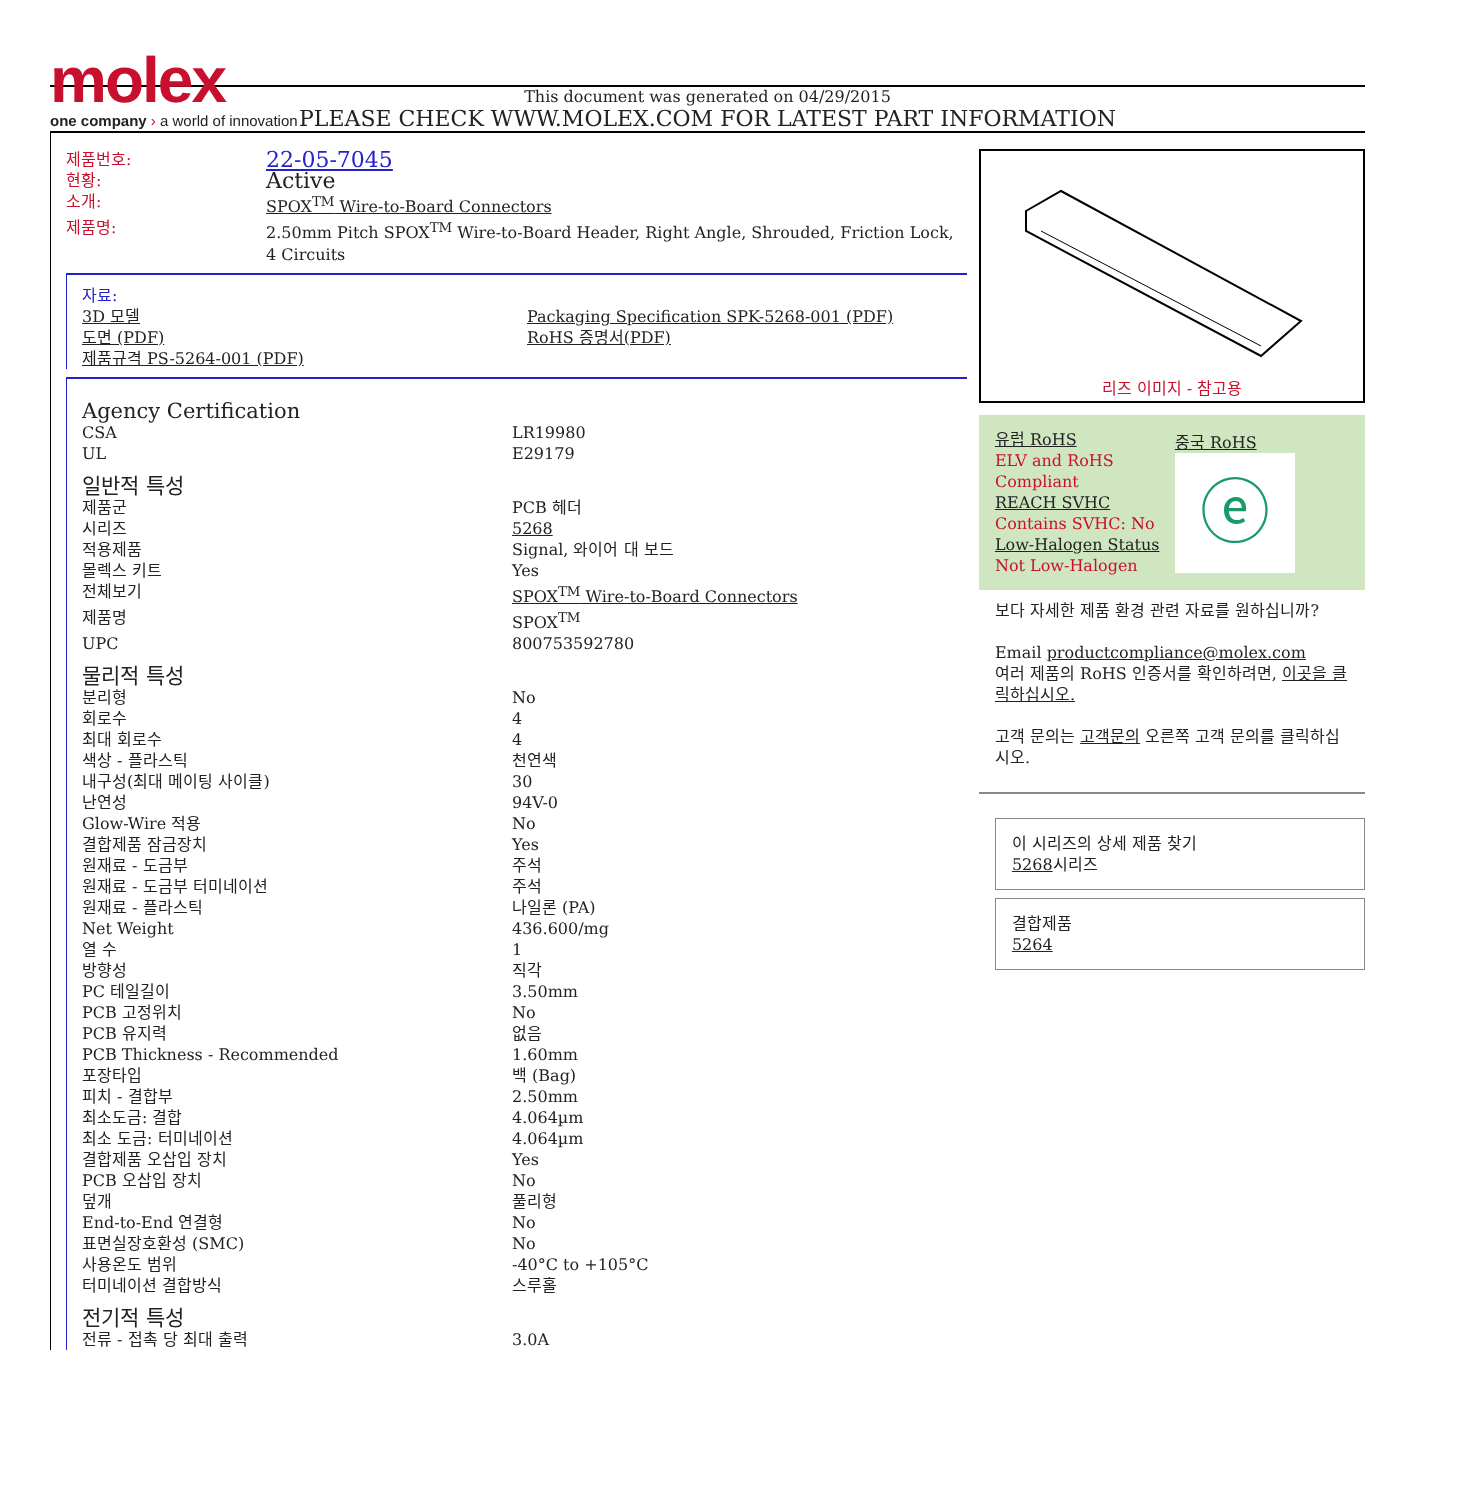molex
one company › a world of innovation
This document was generated on 04/29/2015
PLEASE CHECK WWW.MOLEX.COM FOR LATEST PART INFORMATION
| 제품번호: | 22-05-7045 |
| 현황: | Active |
| 소개: | SPOX<sup>TM</sup> Wire-to-Board Connectors |
| 제품명: | 2.50mm Pitch SPOX<sup>TM</sup> Wire-to-Board Header, Right Angle, Shrouded, Friction Lock, 4 Circuits |
| 자료: 3D 모델 도면 (PDF) 제품규격 PS-5264-001 (PDF) | Packaging Specification SPK-5268-001 (PDF) RoHS 증명서(PDF) |
| Agency Certification | |
| CSA | LR19980 |
| UL | E29179 |
| 일반적 특성 | |
| 제품군 | PCB 헤더 |
| 시리즈 | 5268 |
| 적용제품 | Signal, 와이어 대 보드 |
| 몰렉스 키트 | Yes |
| 전체보기 | SPOX<sup>TM</sup> Wire-to-Board Connectors |
| 제품명 | SPOX<sup>TM</sup> |
| UPC | 800753592780 |
| 물리적 특성 | |
| 분리형 | No |
| 회로수 | 4 |
| 최대 회로수 | 4 |
| 색상 - 플라스틱 | 천연색 |
| 내구성(최대 메이팅 사이클) | 30 |
| 난연성 | 94V-0 |
| Glow-Wire 적용 | No |
| 결합제품 잠금장치 | Yes |
| 원재료 - 도금부 | 주석 |
| 원재료 - 도금부 터미네이션 | 주석 |
| 원재료 - 플라스틱 | 나일론 (PA) |
| Net Weight | 436.600/mg |
| 열 수 | 1 |
| 방향성 | 직각 |
| PC 테일길이 | 3.50mm |
| PCB 고정위치 | No |
| PCB 유지력 | 없음 |
| PCB Thickness - Recommended | 1.60mm |
| 포장타입 | 백 (Bag) |
| 피치 - 결합부 | 2.50mm |
| 최소도금: 결합 | 4.064µm |
| 최소 도금: 터미네이션 | 4.064µm |
| 결합제품 오삽입 장치 | Yes |
| PCB 오삽입 장치 | No |
| 덮개 | 풀리형 |
| End-to-End 연결형 | No |
| 표면실장호환성 (SMC) | No |
| 사용온도 범위 | -40°C to +105°C |
| 터미네이션 결합방식 | 스루홀 |
| 전기적 특성 | |
| 전류 - 접촉 당 최대 출력 | 3.0A |
리즈 이미지 - 참고용
유럽 RoHS
ELV and RoHS Compliant
REACH SVHC
Contains SVHC: No
Low-Halogen Status
Not Low-Halogen
중국 RoHS
ⓔ
보다 자세한 제품 환경 관련 자료를 원하십니까?
Email productcompliance@molex.com
여러 제품의 RoHS 인증서를 확인하려면, 이곳을 클릭하십시오.
고객 문의는 고객문의 오른쪽 고객 문의를 클릭하십시오.
이 시리즈의 상세 제품 찾기
5268시리즈
결합제품
5264